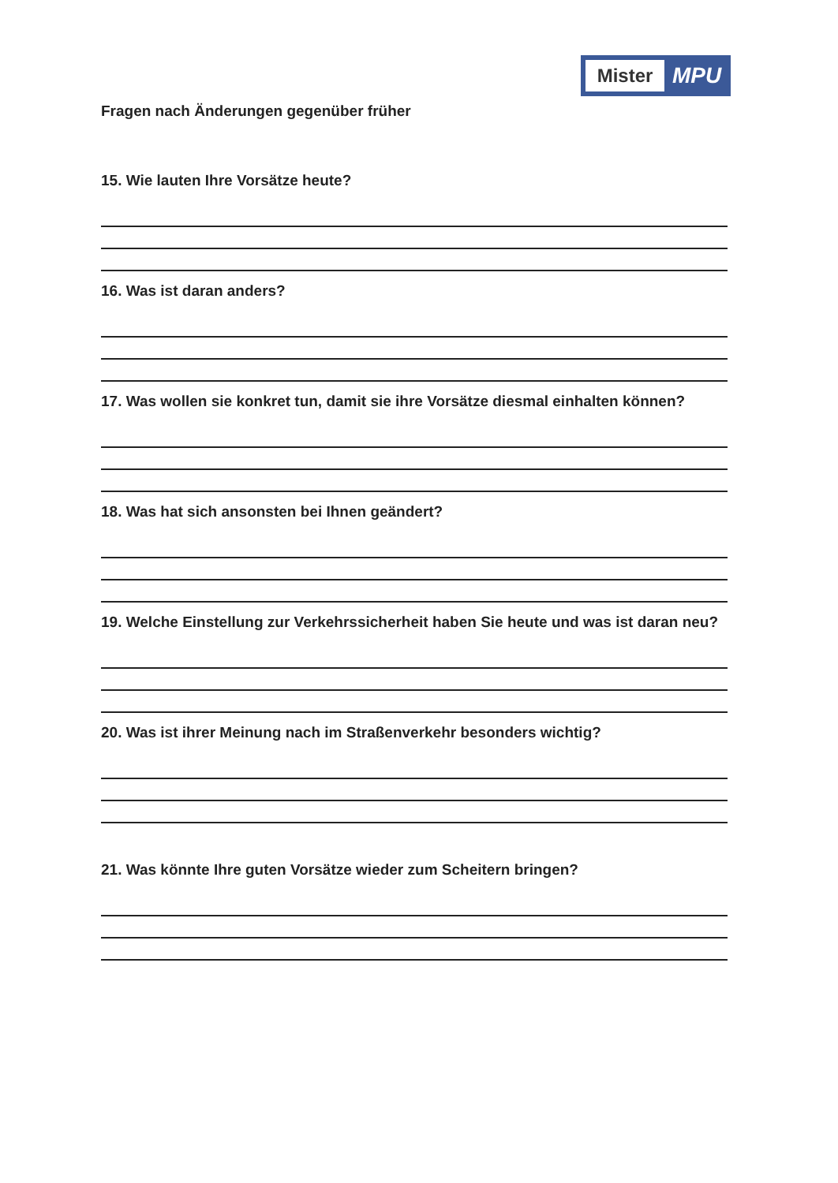Mister
MPU
Fragen nach Änderungen gegenüber früher
15. Wie lauten Ihre Vorsätze heute?
16. Was ist daran anders?
17. Was wollen sie konkret tun, damit sie ihre Vorsätze diesmal einhalten können?
18. Was hat sich ansonsten bei Ihnen geändert?
19. Welche Einstellung zur Verkehrssicherheit haben Sie heute und was ist daran neu?
20. Was ist ihrer Meinung nach im Straßenverkehr besonders wichtig?
21. Was könnte Ihre guten Vorsätze wieder zum Scheitern bringen?